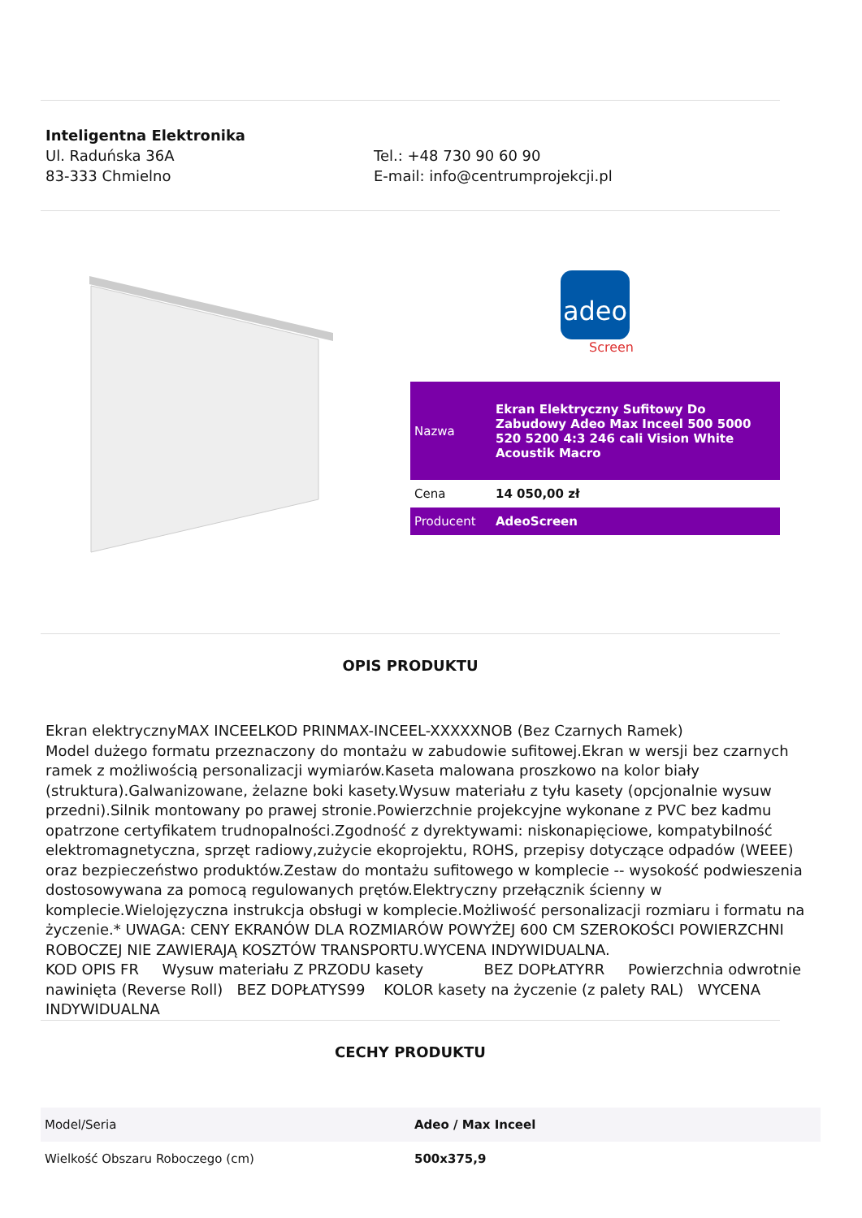Inteligentna Elektronika
Ul. Raduńska 36A
83-333 Chmielno
Tel.: +48 730 90 60 90
E-mail: info@centrumprojekcji.pl
adeo
Screen
| Nazwa | Ekran Elektryczny Sufitowy Do Zabudowy Adeo Max Inceel 500 5000 520 5200 4:3 246 cali Vision White Acoustik Macro |
| Cena | 14 050,00 zł |
| Producent | AdeoScreen |
OPIS PRODUKTU
Ekran elektrycznyMAX INCEELKOD PRINMAX-INCEEL-XXXXXNOB (Bez Czarnych Ramek)
Model dużego formatu przeznaczony do montażu w zabudowie sufitowej.Ekran w wersji bez czarnych ramek z możliwością personalizacji wymiarów.Kaseta malowana proszkowo na kolor biały (struktura).Galwanizowane, żelazne boki kasety.Wysuw materiału z tyłu kasety (opcjonalnie wysuw przedni).Silnik montowany po prawej stronie.Powierzchnie projekcyjne wykonane z PVC bez kadmu opatrzone certyfikatem trudnopalności.Zgodność z dyrektywami: niskonapięciowe, kompatybilność elektromagnetyczna, sprzęt radiowy,zużycie ekoprojektu, ROHS, przepisy dotyczące odpadów (WEEE) oraz bezpieczeństwo produktów.Zestaw do montażu sufitowego w komplecie -- wysokość podwieszenia dostosowywana za pomocą regulowanych prętów.Elektryczny przełącznik ścienny w komplecie.Wielojęzyczna instrukcja obsługi w komplecie.Możliwość personalizacji rozmiaru i formatu na życzenie.* UWAGA: CENY EKRANÓW DLA ROZMIARÓW POWYŻEJ 600 CM SZEROKOŚCI POWIERZCHNI ROBOCZEJ NIE ZAWIERAJĄ KOSZTÓW TRANSPORTU.WYCENA INDYWIDUALNA.
KOD OPIS FR Wysuw materiału Z PRZODU kasety BEZ DOPŁATYRR Powierzchnia odwrotnie nawinięta (Reverse Roll) BEZ DOPŁATYS99 KOLOR kasety na życzenie (z palety RAL) WYCENA INDYWIDUALNA
CECHY PRODUKTU
| Model/Seria | Adeo / Max Inceel |
| Wielkość Obszaru Roboczego (cm) | 500x375,9 |